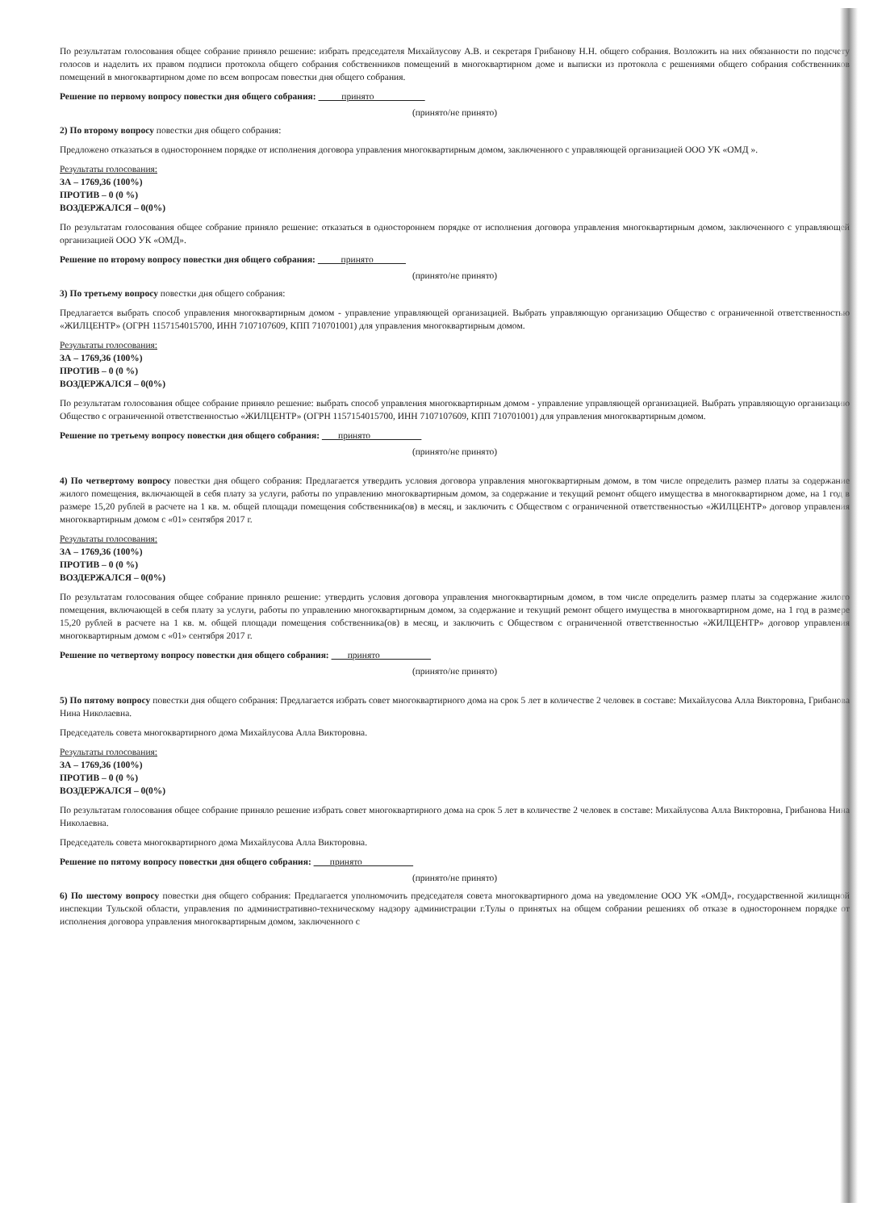По результатам голосования общее собрание приняло решение: избрать председателя Михайлусову А.В. и секретаря Грибанову Н.Н. общего собрания. Возложить на них обязанности по подсчету голосов и наделить их правом подписи протокола общего собрания собственников помещений в многоквартирном доме и выписки из протокола с решениями общего собрания собственников помещений в многоквартирном доме по всем вопросам повестки дня общего собрания.
Решение по первому вопросу повестки дня общего собрания: принято
(принято/не принято)
2) По второму вопросу повестки дня общего собрания:
Предложено отказаться в одностороннем порядке от исполнения договора управления многоквартирным домом, заключенного с управляющей организацией ООО УК «ОМД ».
Результаты голосования:
ЗА – 1769,36 (100%)
ПРОТИВ – 0 (0 %)
ВОЗДЕРЖАЛСЯ – 0(0%)
По результатам голосования общее собрание приняло решение: отказаться в одностороннем порядке от исполнения договора управления многоквартирным домом, заключенного с управляющей организацией ООО УК «ОМД».
Решение по второму вопросу повестки дня общего собрания: принято
(принято/не принято)
3) По третьему вопросу повестки дня общего собрания:
Предлагается выбрать способ управления многоквартирным домом - управление управляющей организацией. Выбрать управляющую организацию Общество с ограниченной ответственностью «ЖИЛЦЕНТР» (ОГРН 1157154015700, ИНН 7107107609, КПП 710701001) для управления многоквартирным домом.
Результаты голосования:
ЗА – 1769,36 (100%)
ПРОТИВ – 0 (0 %)
ВОЗДЕРЖАЛСЯ – 0(0%)
По результатам голосования общее собрание приняло решение: выбрать способ управления многоквартирным домом - управление управляющей организацией. Выбрать управляющую организацию Общество с ограниченной ответственностью «ЖИЛЦЕНТР» (ОГРН 1157154015700, ИНН 7107107609, КПП 710701001) для управления многоквартирным домом.
Решение по третьему вопросу повестки дня общего собрания: принято
(принято/не принято)
4) По четвертому вопросу повестки дня общего собрания: Предлагается утвердить условия договора управления многоквартирным домом, в том числе определить размер платы за содержание жилого помещения, включающей в себя плату за услуги, работы по управлению многоквартирным домом, за содержание и текущий ремонт общего имущества в многоквартирном доме, на 1 год в размере 15,20 рублей в расчете на 1 кв. м. общей площади помещения собственника(ов) в месяц, и заключить с Обществом с ограниченной ответственностью «ЖИЛЦЕНТР» договор управления многоквартирным домом с «01» сентября 2017 г.
Результаты голосования:
ЗА – 1769,36 (100%)
ПРОТИВ – 0 (0 %)
ВОЗДЕРЖАЛСЯ – 0(0%)
По результатам голосования общее собрание приняло решение: утвердить условия договора управления многоквартирным домом, в том числе определить размер платы за содержание жилого помещения, включающей в себя плату за услуги, работы по управлению многоквартирным домом, за содержание и текущий ремонт общего имущества в многоквартирном доме, на 1 год в размере 15,20 рублей в расчете на 1 кв. м. общей площади помещения собственника(ов) в месяц, и заключить с Обществом с ограниченной ответственностью «ЖИЛЦЕНТР» договор управления многоквартирным домом с «01» сентября 2017 г.
Решение по четвертому вопросу повестки дня общего собрания: принято
(принято/не принято)
5) По пятому вопросу повестки дня общего собрания: Предлагается избрать совет многоквартирного дома на срок 5 лет в количестве 2 человек в составе: Михайлусова Алла Викторовна, Грибанова Нина Николаевна.
Председатель совета многоквартирного дома Михайлусова Алла Викторовна.
Результаты голосования:
ЗА – 1769,36 (100%)
ПРОТИВ – 0 (0 %)
ВОЗДЕРЖАЛСЯ – 0(0%)
По результатам голосования общее собрание приняло решение избрать совет многоквартирного дома на срок 5 лет в количестве 2 человек в составе: Михайлусова Алла Викторовна, Грибанова Нина Николаевна.
Председатель совета многоквартирного дома Михайлусова Алла Викторовна.
Решение по пятому вопросу повестки дня общего собрания: принято
(принято/не принято)
6) По шестому вопросу повестки дня общего собрания: Предлагается уполномочить председателя совета многоквартирного дома на уведомление ООО УК «ОМД», государственной жилищной инспекции Тульской области, управления по административно-техническому надзору администрации г.Тулы о принятых на общем собрании решениях об отказе в одностороннем порядке от исполнения договора управления многоквартирным домом, заключенного с